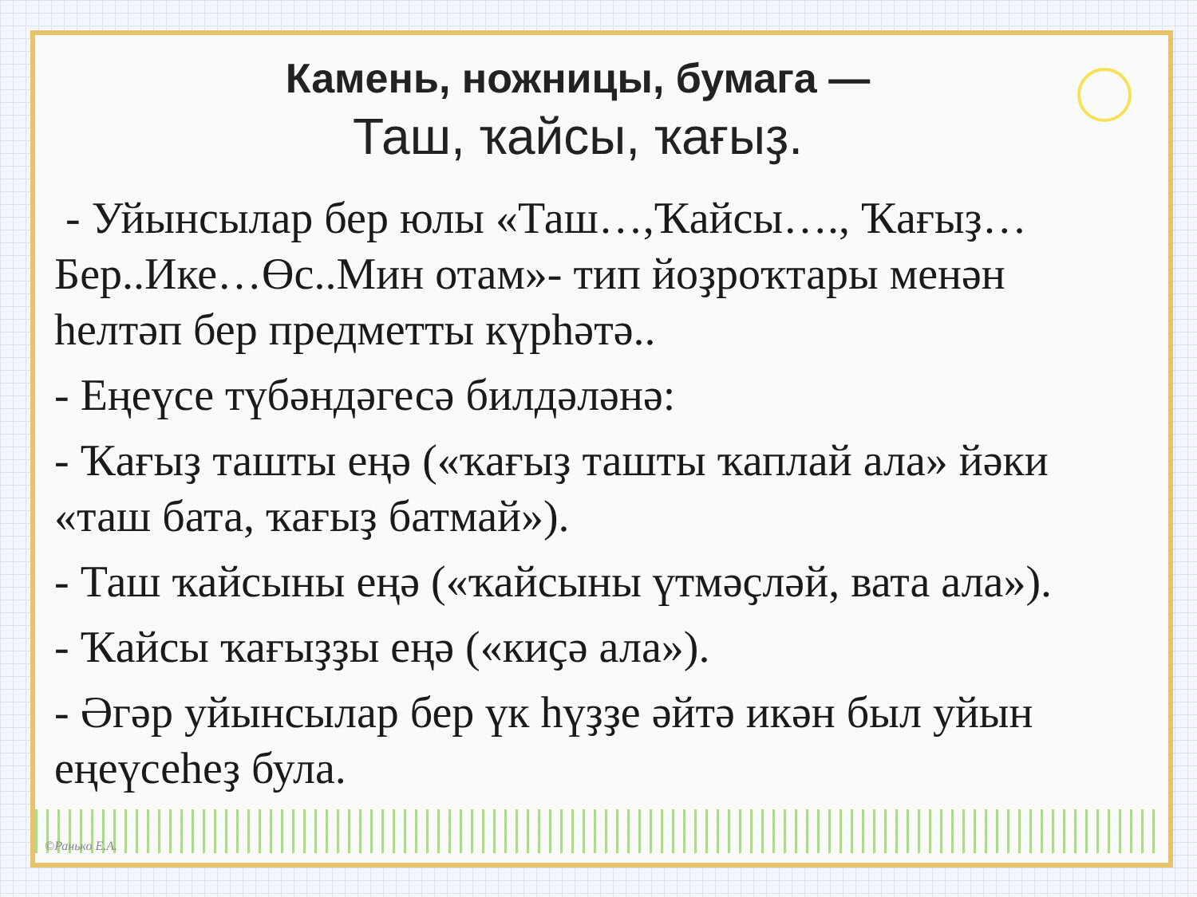Камень, ножницы, бумага —
Таш, ҡайсы, ҡағыҙ.
- Уйынсылар бер юлы «Таш…,Ҡайсы…., Ҡағыҙ…Бер..Ике…Өс..Мин отам»- тип йоҙроҡтары менән һелтәп бер предметты күрһәтә..
- Еңеүсе түбәндәгесә билдәләнә:
- Ҡағыҙ ташты еңә («ҡағыҙ ташты ҡаплай ала» йәки «таш бата, ҡағыҙ батмай»).
- Таш ҡайсыны еңә («ҡайсыны үтмәҫләй, вата ала»).
- Ҡайсы ҡағыҙҙы еңә («киҫә ала»).
- Әгәр уйынсылар бер үк һүҙҙе әйтә икән был уйын еңеүсеһеҙ була.
©Ранько Е.А.